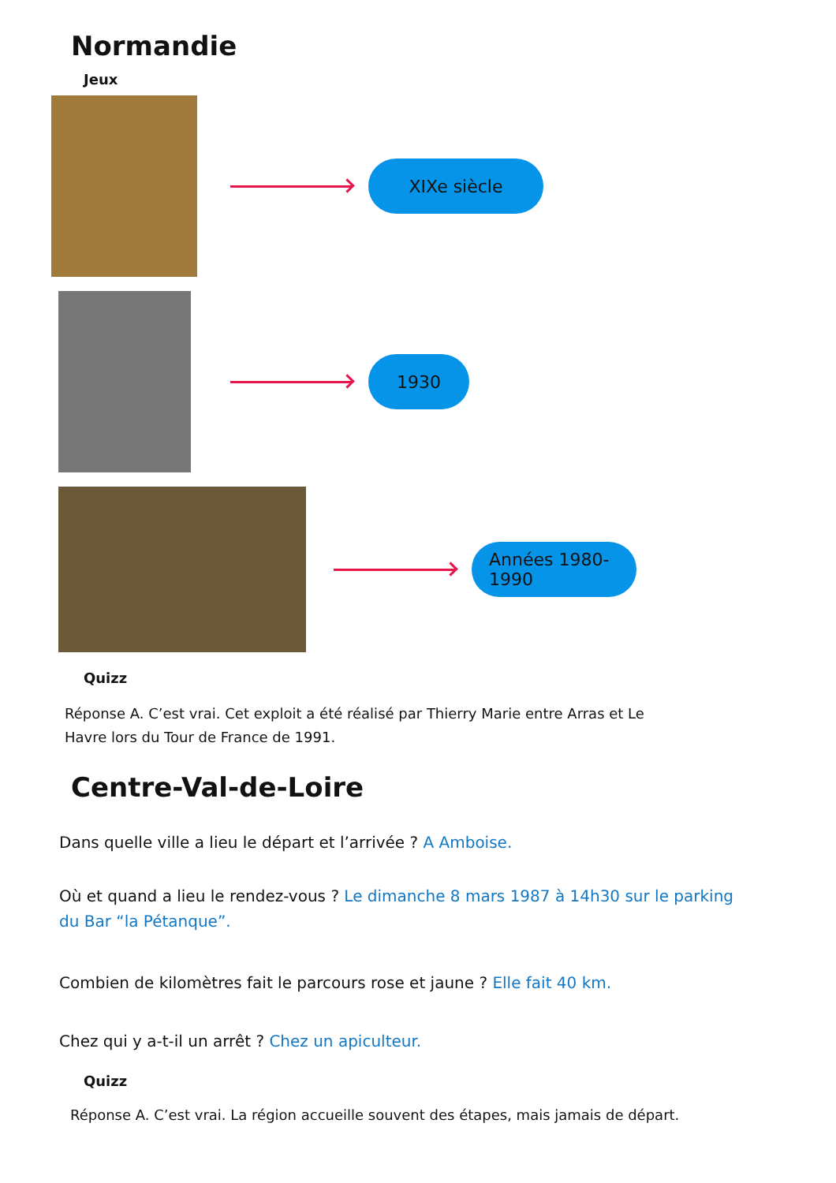Normandie
Jeux
XIXe siècle
1930
Années 1980-1990
Quizz
Réponse A. C’est vrai. Cet exploit a été réalisé par Thierry Marie entre Arras et Le Havre lors du Tour de France de 1991.
Centre-Val-de-Loire
Dans quelle ville a lieu le départ et l’arrivée ? A Amboise.
Où et quand a lieu le rendez-vous ? Le dimanche 8 mars 1987 à 14h30 sur le parking du Bar “la Pétanque”.
Combien de kilomètres fait le parcours rose et jaune ? Elle fait 40 km.
Chez qui y a-t-il un arrêt ? Chez un apiculteur.
Quizz
Réponse A. C’est vrai. La région accueille souvent des étapes, mais jamais de départ.